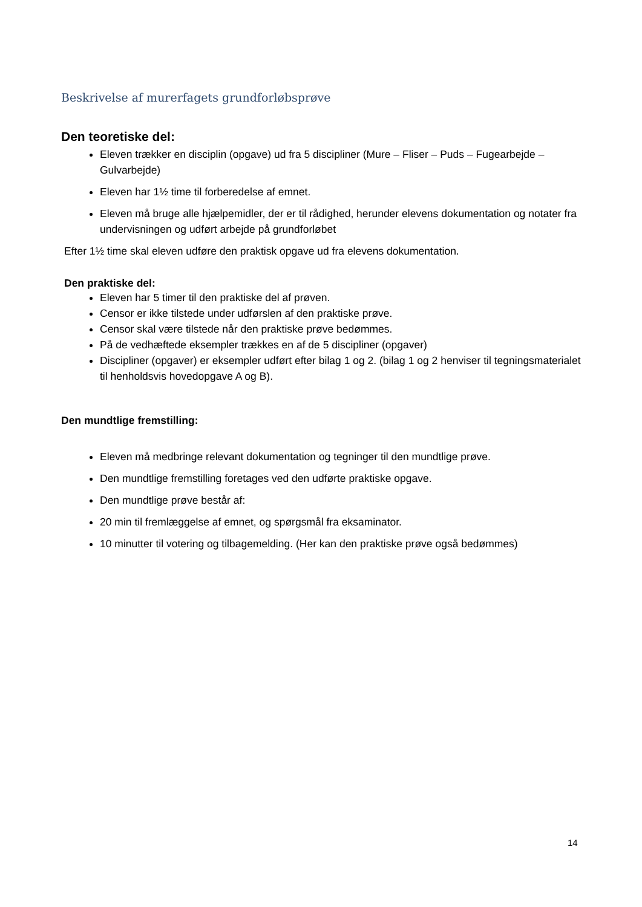Beskrivelse af murerfagets grundforløbsprøve
Den teoretiske del:
Eleven trækker en disciplin (opgave) ud fra 5 discipliner (Mure – Fliser – Puds – Fugearbejde – Gulvarbejde)
Eleven har 1½ time til forberedelse af emnet.
Eleven må bruge alle hjælpemidler, der er til rådighed, herunder elevens dokumentation og notater fra undervisningen og udført arbejde på grundforløbet
Efter 1½ time skal eleven udføre den praktisk opgave ud fra elevens dokumentation.
Den praktiske del:
Eleven har 5 timer til den praktiske del af prøven.
Censor er ikke tilstede under udførslen af den praktiske prøve.
Censor skal være tilstede når den praktiske prøve bedømmes.
På de vedhæftede eksempler trækkes en af de 5 discipliner (opgaver)
Discipliner (opgaver) er eksempler udført efter bilag 1 og 2. (bilag 1 og 2 henviser til tegningsmaterialet til henholdsvis hovedopgave A og B).
Den mundtlige fremstilling:
Eleven må medbringe relevant dokumentation og tegninger til den mundtlige prøve.
Den mundtlige fremstilling foretages ved den udførte praktiske opgave.
Den mundtlige prøve består af:
20 min til fremlæggelse af emnet, og spørgsmål fra eksaminator.
10 minutter til votering og tilbagemelding. (Her kan den praktiske prøve også bedømmes)
14